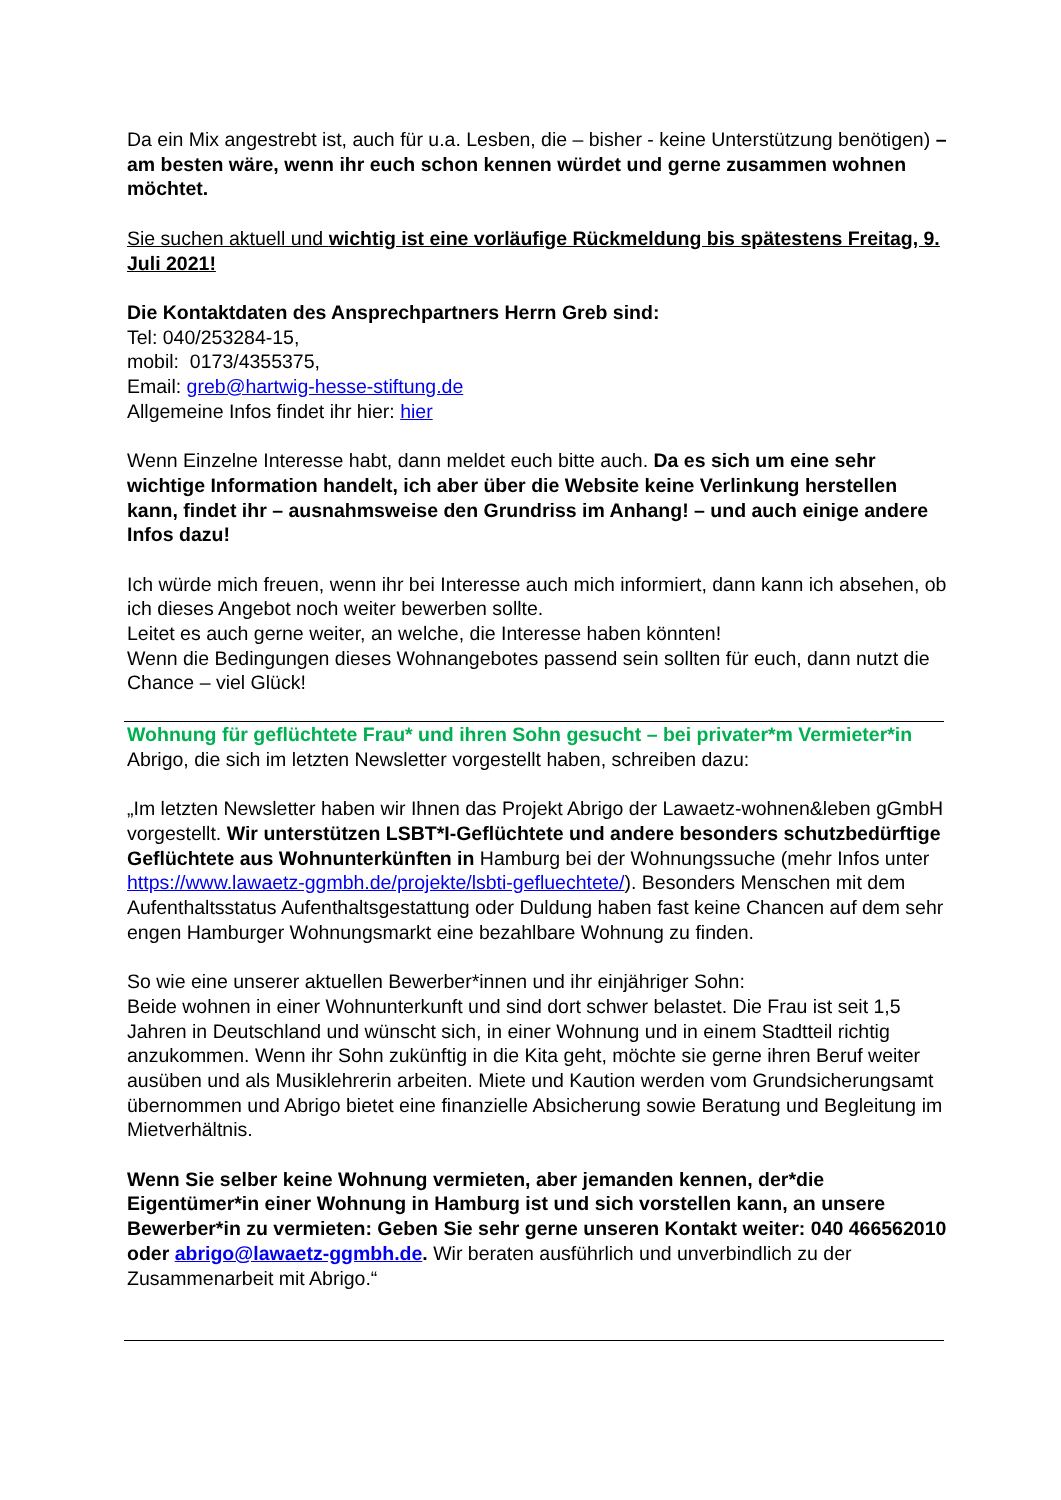Da ein Mix angestrebt ist, auch für u.a. Lesben, die – bisher - keine Unterstützung benötigen) – am besten wäre, wenn ihr euch schon kennen würdet und gerne zusammen wohnen möchtet.
Sie suchen aktuell und wichtig ist eine vorläufige Rückmeldung bis spätestens Freitag, 9. Juli 2021!
Die Kontaktdaten des Ansprechpartners Herrn Greb sind:
Tel: 040/253284-15,
mobil: 0173/4355375,
Email: greb@hartwig-hesse-stiftung.de
Allgemeine Infos findet ihr hier: hier
Wenn Einzelne Interesse habt, dann meldet euch bitte auch. Da es sich um eine sehr wichtige Information handelt, ich aber über die Website keine Verlinkung herstellen kann, findet ihr – ausnahmsweise den Grundriss im Anhang! – und auch einige andere Infos dazu!
Ich würde mich freuen, wenn ihr bei Interesse auch mich informiert, dann kann ich absehen, ob ich dieses Angebot noch weiter bewerben sollte.
Leitet es auch gerne weiter, an welche, die Interesse haben könnten!
Wenn die Bedingungen dieses Wohnangebotes passend sein sollten für euch, dann nutzt die Chance – viel Glück!
Wohnung für geflüchtete Frau* und ihren Sohn gesucht – bei privater*m Vermieter*in
Abrigo, die sich im letzten Newsletter vorgestellt haben, schreiben dazu:
„Im letzten Newsletter haben wir Ihnen das Projekt Abrigo der Lawaetz-wohnen&leben gGmbH vorgestellt. Wir unterstützen LSBT*I-Geflüchtete und andere besonders schutzbedürftige Geflüchtete aus Wohnunterkünften in Hamburg bei der Wohnungssuche (mehr Infos unter https://www.lawaetz-ggmbh.de/projekte/lsbti-gefluechtete/). Besonders Menschen mit dem Aufenthaltsstatus Aufenthaltsgestattung oder Duldung haben fast keine Chancen auf dem sehr engen Hamburger Wohnungsmarkt eine bezahlbare Wohnung zu finden.
So wie eine unserer aktuellen Bewerber*innen und ihr einjähriger Sohn:
Beide wohnen in einer Wohnunterkunft und sind dort schwer belastet. Die Frau ist seit 1,5 Jahren in Deutschland und wünscht sich, in einer Wohnung und in einem Stadtteil richtig anzukommen. Wenn ihr Sohn zukünftig in die Kita geht, möchte sie gerne ihren Beruf weiter ausüben und als Musiklehrerin arbeiten. Miete und Kaution werden vom Grundsicherungsamt übernommen und Abrigo bietet eine finanzielle Absicherung sowie Beratung und Begleitung im Mietverhältnis.
Wenn Sie selber keine Wohnung vermieten, aber jemanden kennen, der*die Eigentümer*in einer Wohnung in Hamburg ist und sich vorstellen kann, an unsere Bewerber*in zu vermieten: Geben Sie sehr gerne unseren Kontakt weiter: 040 466562010 oder abrigo@lawaetz-ggmbh.de. Wir beraten ausführlich und unverbindlich zu der Zusammenarbeit mit Abrigo.“